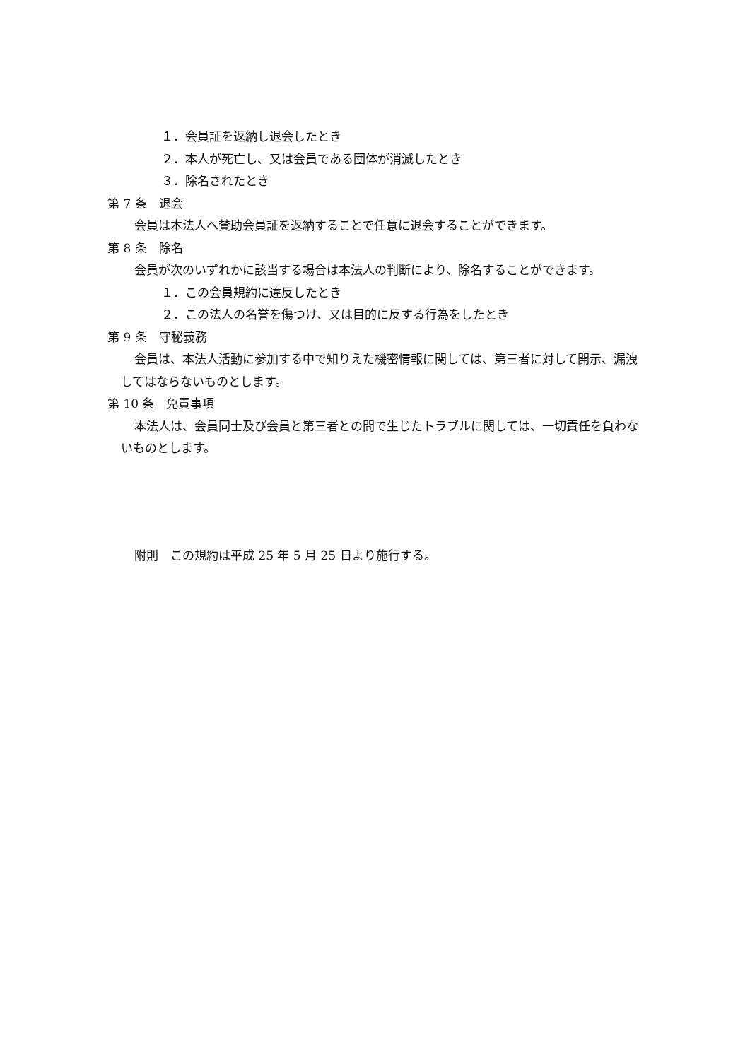１．会員証を返納し退会したとき
２．本人が死亡し、又は会員である団体が消滅したとき
３．除名されたとき
第 7 条　退会
会員は本法人へ賛助会員証を返納することで任意に退会することができます。
第 8 条　除名
会員が次のいずれかに該当する場合は本法人の判断により、除名することができます。
１．この会員規約に違反したとき
２．この法人の名誉を傷つけ、又は目的に反する行為をしたとき
第 9 条　守秘義務
会員は、本法人活動に参加する中で知りえた機密情報に関しては、第三者に対して開示、漏洩してはならないものとします。
第 10 条　免責事項
本法人は、会員同士及び会員と第三者との間で生じたトラブルに関しては、一切責任を負わないものとします。
附則　この規約は平成 25 年 5 月 25 日より施行する。